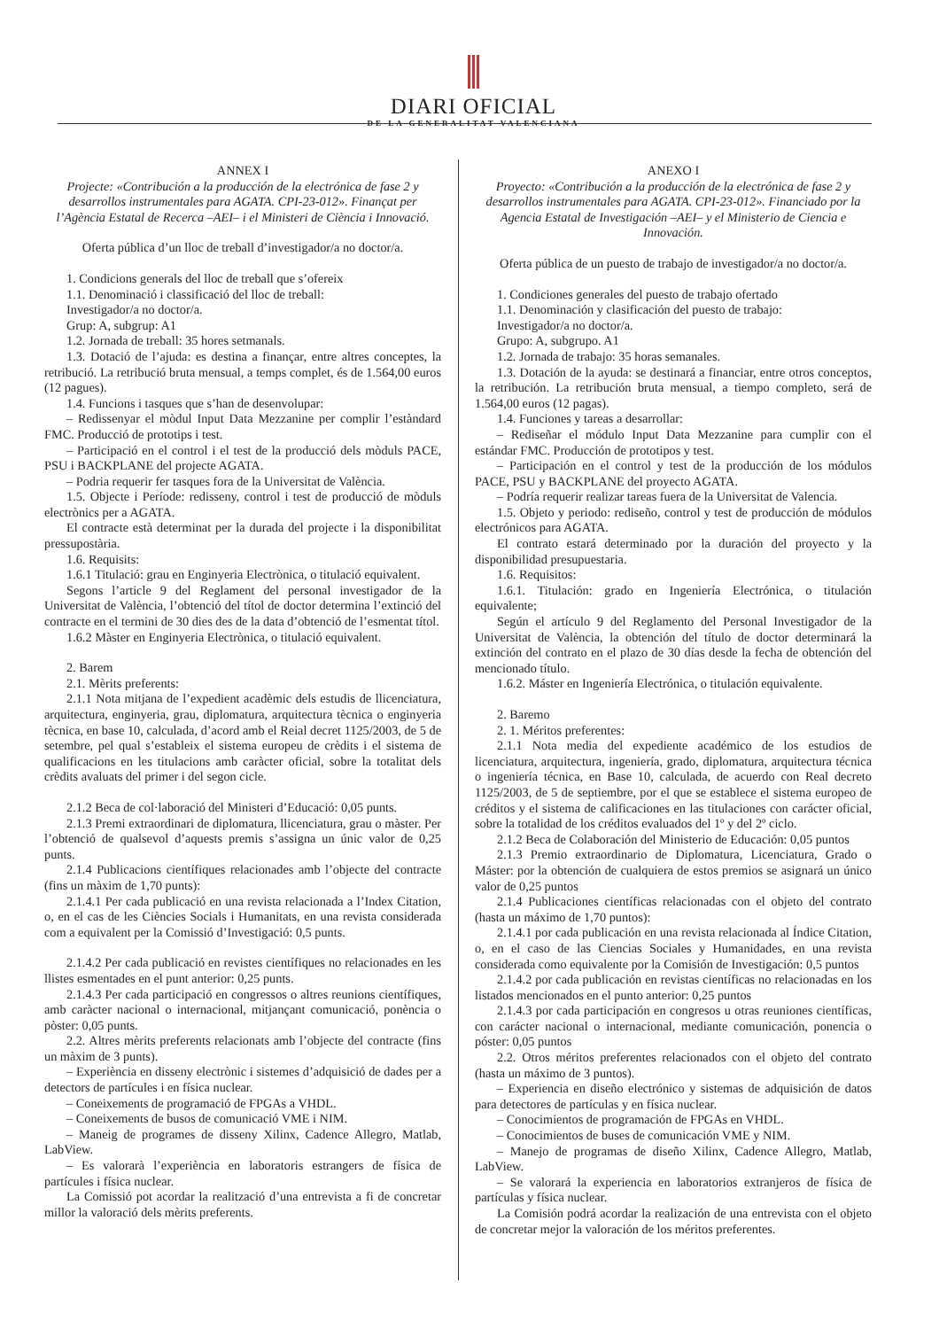DIARI OFICIAL
DE LA GENERALITAT VALENCIANA
ANNEX I
Projecte: «Contribución a la producción de la electrónica de fase 2 y desarrollos instrumentales para AGATA. CPI-23-012». Finançat per l’Agència Estatal de Recerca –AEI– i el Ministeri de Ciència i Innovació.
Oferta pública d’un lloc de treball d’investigador/a no doctor/a.
1. Condicions generals del lloc de treball que s’ofereix
1.1. Denominació i classificació del lloc de treball:
Investigador/a no doctor/a.
Grup: A, subgrup: A1
1.2. Jornada de treball: 35 hores setmanals.
1.3. Dotació de l’ajuda: es destina a finançar, entre altres conceptes, la retribució. La retribució bruta mensual, a temps complet, és de 1.564,00 euros (12 pagues).
1.4. Funcions i tasques que s’han de desenvolupar:
– Redissenyar el mòdul Input Data Mezzanine per complir l’estàndard FMC. Producció de prototips i test.
– Participació en el control i el test de la producció dels mòduls PACE, PSU i BACKPLANE del projecte AGATA.
– Podria requerir fer tasques fora de la Universitat de València.
1.5. Objecte i Període: redisseny, control i test de producció de mòduls electrònics per a AGATA.
El contracte està determinat per la durada del projecte i la disponibilitat pressupostària.
1.6. Requisits:
1.6.1 Titulació: grau en Enginyeria Electrònica, o titulació equivalent.
Segons l’article 9 del Reglament del personal investigador de la Universitat de València, l’obtenció del títol de doctor determina l’extinció del contracte en el termini de 30 dies des de la data d’obtenció de l’esmentat títol.
1.6.2 Màster en Enginyeria Electrònica, o titulació equivalent.
2. Barem
2.1. Mèrits preferents:
2.1.1 Nota mitjana de l’expedient acadèmic dels estudis de llicenciatura, arquitectura, enginyeria, grau, diplomatura, arquitectura tècnica o enginyeria tècnica, en base 10, calculada, d’acord amb el Reial decret 1125/2003, de 5 de setembre, pel qual s’estableix el sistema europeu de crèdits i el sistema de qualificacions en les titulacions amb caràcter oficial, sobre la totalitat dels crèdits avaluats del primer i del segon cicle.
2.1.2 Beca de col·laboració del Ministeri d’Educació: 0,05 punts.
2.1.3 Premi extraordinari de diplomatura, llicenciatura, grau o màster. Per l’obtenció de qualsevol d’aquests premis s’assigna un únic valor de 0,25 punts.
2.1.4 Publicacions científiques relacionades amb l’objecte del contracte (fins un màxim de 1,70 punts):
2.1.4.1 Per cada publicació en una revista relacionada a l’Index Citation, o, en el cas de les Ciències Socials i Humanitats, en una revista considerada com a equivalent per la Comissió d’Investigació: 0,5 punts.
2.1.4.2 Per cada publicació en revistes científiques no relacionades en les llistes esmentades en el punt anterior: 0,25 punts.
2.1.4.3 Per cada participació en congressos o altres reunions científiques, amb caràcter nacional o internacional, mitjançant comunicació, ponència o pòster: 0,05 punts.
2.2. Altres mèrits preferents relacionats amb l’objecte del contracte (fins un màxim de 3 punts).
– Experiència en disseny electrònic i sistemes d’adquisició de dades per a detectors de partícules i en física nuclear.
– Coneixements de programació de FPGAs a VHDL.
– Coneixements de busos de comunicació VME i NIM.
– Maneig de programes de disseny Xilinx, Cadence Allegro, Matlab, LabView.
– Es valorarà l’experiència en laboratoris estrangers de física de partícules i física nuclear.
La Comissió pot acordar la realització d’una entrevista a fi de concretar millor la valoració dels mèrits preferents.
ANEXO I
Proyecto: «Contribución a la producción de la electrónica de fase 2 y desarrollos instrumentales para AGATA. CPI-23-012». Financiado por la Agencia Estatal de Investigación –AEI– y el Ministerio de Ciencia e Innovación.
Oferta pública de un puesto de trabajo de investigador/a no doctor/a.
1. Condiciones generales del puesto de trabajo ofertado
1.1. Denominación y clasificación del puesto de trabajo:
Investigador/a no doctor/a.
Grupo: A, subgrupo. A1
1.2. Jornada de trabajo: 35 horas semanales.
1.3. Dotación de la ayuda: se destinará a financiar, entre otros conceptos, la retribución. La retribución bruta mensual, a tiempo completo, será de 1.564,00 euros (12 pagas).
1.4. Funciones y tareas a desarrollar:
– Rediseñar el módulo Input Data Mezzanine para cumplir con el estándar FMC. Producción de prototipos y test.
– Participación en el control y test de la producción de los módulos PACE, PSU y BACKPLANE del proyecto AGATA.
– Podría requerir realizar tareas fuera de la Universitat de Valencia.
1.5. Objeto y periodo: rediseño, control y test de producción de módulos electrónicos para AGATA.
El contrato estará determinado por la duración del proyecto y la disponibilidad presupuestaria.
1.6. Requisitos:
1.6.1. Titulación: grado en Ingeniería Electrónica, o titulación equivalente;
Según el artículo 9 del Reglamento del Personal Investigador de la Universitat de València, la obtención del título de doctor determinará la extinción del contrato en el plazo de 30 días desde la fecha de obtención del mencionado título.
1.6.2. Máster en Ingeniería Electrónica, o titulación equivalente.
2. Baremo
2. 1. Méritos preferentes:
2.1.1 Nota media del expediente académico de los estudios de licenciatura, arquitectura, ingeniería, grado, diplomatura, arquitectura técnica o ingeniería técnica, en Base 10, calculada, de acuerdo con Real decreto 1125/2003, de 5 de septiembre, por el que se establece el sistema europeo de créditos y el sistema de calificaciones en las titulaciones con carácter oficial, sobre la totalidad de los créditos evaluados del 1º y del 2º ciclo.
2.1.2 Beca de Colaboración del Ministerio de Educación: 0,05 puntos
2.1.3 Premio extraordinario de Diplomatura, Licenciatura, Grado o Máster: por la obtención de cualquiera de estos premios se asignará un único valor de 0,25 puntos
2.1.4 Publicaciones científicas relacionadas con el objeto del contrato (hasta un máximo de 1,70 puntos):
2.1.4.1 por cada publicación en una revista relacionada al Índice Citation, o, en el caso de las Ciencias Sociales y Humanidades, en una revista considerada como equivalente por la Comisión de Investigación: 0,5 puntos
2.1.4.2 por cada publicación en revistas científicas no relacionadas en los listados mencionados en el punto anterior: 0,25 puntos
2.1.4.3 por cada participación en congresos u otras reuniones científicas, con carácter nacional o internacional, mediante comunicación, ponencia o póster: 0,05 puntos
2.2. Otros méritos preferentes relacionados con el objeto del contrato (hasta un máximo de 3 puntos).
– Experiencia en diseño electrónico y sistemas de adquisición de datos para detectores de partículas y en física nuclear.
– Conocimientos de programación de FPGAs en VHDL.
– Conocimientos de buses de comunicación VME y NIM.
– Manejo de programas de diseño Xilinx, Cadence Allegro, Matlab, LabView.
– Se valorará la experiencia en laboratorios extranjeros de física de partículas y física nuclear.
La Comisión podrá acordar la realización de una entrevista con el objeto de concretar mejor la valoración de los méritos preferentes.